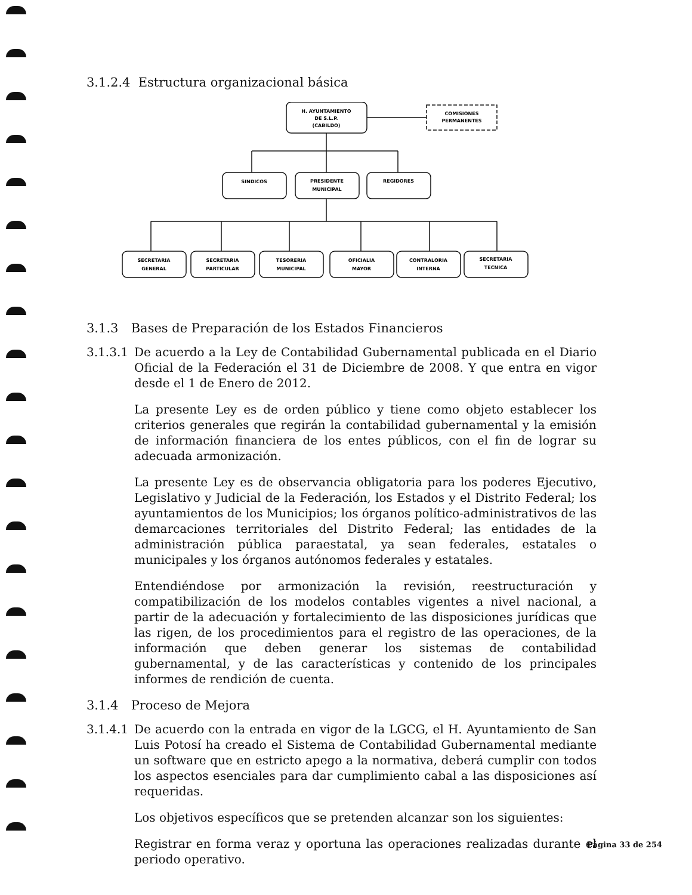3.1.2.4 Estructura organizacional básica
H. AYUNTAMIENTO
DE S.L.P.
(CABILDO)
COMISIONES
PERMANENTES
SINDICOS
PRESIDENTE
MUNICIPAL
REGIDORES
SECRETARIA
GENERAL
SECRETARIA
PARTICULAR
TESORERIA
MUNICIPAL
OFICIALIA
MAYOR
CONTRALORIA
INTERNA
SECRETARIA
TECNICA
3.1.3 Bases de Preparación de los Estados Financieros
3.1.3.1
De acuerdo a la Ley de Contabilidad Gubernamental publicada en el Diario Oficial de la Federación el 31 de Diciembre de 2008. Y que entra en vigor desde el 1 de Enero de 2012.
La presente Ley es de orden público y tiene como objeto establecer los criterios generales que regirán la contabilidad gubernamental y la emisión de información financiera de los entes públicos, con el fin de lograr su adecuada armonización.
La presente Ley es de observancia obligatoria para los poderes Ejecutivo, Legislativo y Judicial de la Federación, los Estados y el Distrito Federal; los ayuntamientos de los Municipios; los órganos político-administrativos de las demarcaciones territoriales del Distrito Federal; las entidades de la administración pública paraestatal, ya sean federales, estatales o municipales y los órganos autónomos federales y estatales.
Entendiéndose por armonización la revisión, reestructuración y compatibilización de los modelos contables vigentes a nivel nacional, a partir de la adecuación y fortalecimiento de las disposiciones jurídicas que las rigen, de los procedimientos para el registro de las operaciones, de la información que deben generar los sistemas de contabilidad gubernamental, y de las características y contenido de los principales informes de rendición de cuenta.
3.1.4 Proceso de Mejora
3.1.4.1
De acuerdo con la entrada en vigor de la LGCG, el H. Ayuntamiento de San Luis Potosí ha creado el Sistema de Contabilidad Gubernamental mediante un software que en estricto apego a la normativa, deberá cumplir con todos los aspectos esenciales para dar cumplimiento cabal a las disposiciones así requeridas.
Los objetivos específicos que se pretenden alcanzar son los siguientes:
Registrar en forma veraz y oportuna las operaciones realizadas durante el periodo operativo.
Página 33 de 254